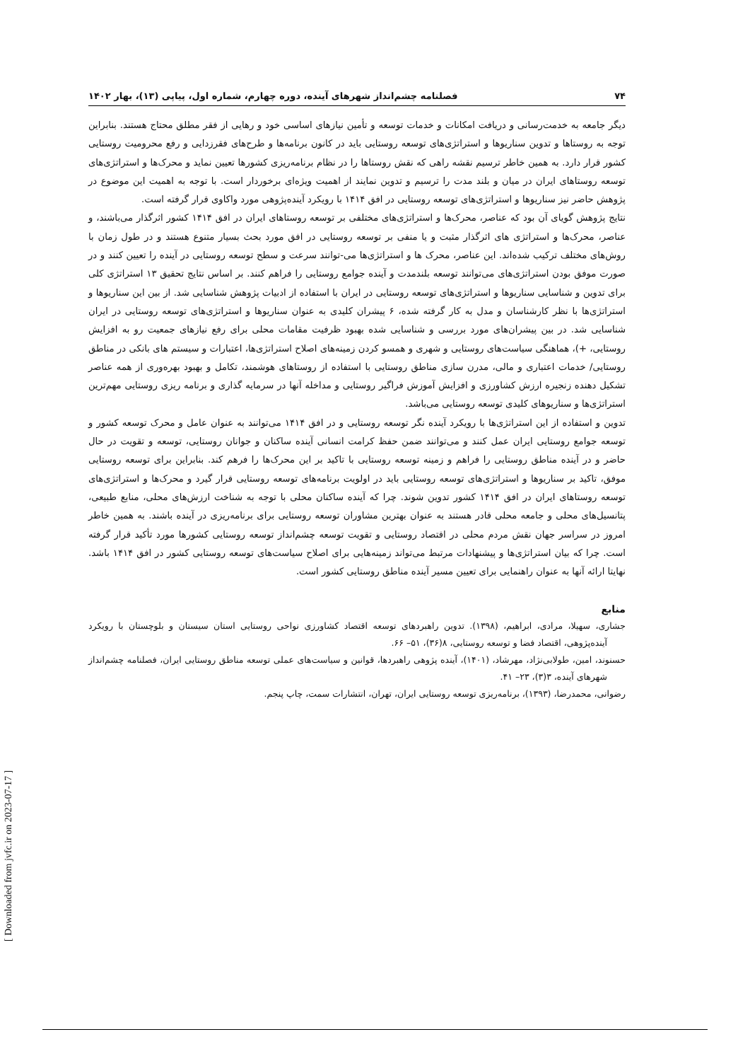[ Downloaded from jvfc.ir on 2023-07-17 ]
۷۴ فصلنامه چشم‌انداز شهرهای آینده، دوره چهارم، شماره اول، پیاپی (۱۳)، بهار ۱۴۰۲
دیگر جامعه به خدمت‌رسانی و دریافت امکانات و خدمات توسعه و تأمین نیازهای اساسی خود و رهایی از فقر مطلق محتاج هستند. بنابراین توجه به روستاها و تدوین سناریوها و استراتژی‌های توسعه روستایی باید در کانون برنامه‌ها و طرح‌های فقرزدایی و رفع محرومیت روستایی کشور قرار دارد. به همین خاطر ترسیم نقشه راهی که نقش روستاها را در نظام برنامه‌ریزی کشورها تعیین نماید و محرک‌ها و استراتژی‌های توسعه روستاهای ایران در میان و بلند مدت را ترسیم و تدوین نمایند از اهمیت ویژه‌ای برخوردار است. با توجه به اهمیت این موضوع در پژوهش حاضر نیز سناریوها و استراتژی‌های توسعه روستایی در افق ۱۴۱۴ با رویکرد آینده‌پژوهی مورد واکاوی قرار گرفته است.
نتایج پژوهش گویای آن بود که عناصر، محرک‌ها و استراتژی‌های مختلفی بر توسعه روستاهای ایران در افق ۱۴۱۴ کشور اثرگذار می‌باشند، و عناصر، محرک‌ها و استراتژی های اثرگذار مثبت و یا منفی بر توسعه روستایی در افق مورد بحث بسیار متنوع هستند و در طول زمان با روش‌های مختلف ترکیب شده‌اند. این عناصر، محرک ها و استراتژی‌ها می-توانند سرعت و سطح توسعه روستایی در آینده را تعیین کنند و در صورت موفق بودن استراتژی‌های می‌توانند توسعه بلندمدت و آینده جوامع روستایی را فراهم کنند. بر اساس نتایج تحقیق ۱۳ استراتژی کلی برای تدوین و شناسایی سناریوها و استراتژی‌های توسعه روستایی در ایران با استفاده از ادبیات پژوهش شناسایی شد. از بین این سناریوها و استراتژی‌ها با نظر کارشناسان و مدل به کار گرفته شده، ۶ پیشران کلیدی به عنوان سناریوها و استراتژی‌های توسعه روستایی در ایران شناسایی شد. در بین پیشران‌های مورد بررسی و شناسایی شده بهبود ظرفیت مقامات محلی برای رفع نیازهای جمعیت رو به افزایش روستایی، +)، هماهنگی سیاست‌های روستایی و شهری و همسو کردن زمینه‌های اصلاح استراتژی‌ها، اعتبارات و سیستم های بانکی در مناطق روستایی/ خدمات اعتباری و مالی، مدرن سازی مناطق روستایی با استفاده از روستاهای هوشمند، تکامل و بهبود بهره‌وری از همه عناصر تشکیل دهنده زنجیره ارزش کشاورزی و افزایش آموزش فراگیر روستایی و مداخله آنها در سرمایه گذاری و برنامه ریزی روستایی مهم‌ترین استراتژی‌ها و سناریوهای کلیدی توسعه روستایی می‌باشد.
تدوین و استفاده از این استراتژی‌ها با رویکرد آینده نگر توسعه روستایی و در افق ۱۴۱۴ می‌توانند به عنوان عامل و محرک توسعه کشور و توسعه جوامع روستایی ایران عمل کنند و می‌توانند ضمن حفظ کرامت انسانی آینده ساکنان و جوانان روستایی، توسعه و تقویت در حال حاضر و در آینده مناطق روستایی را فراهم و زمینه توسعه روستایی با تاکید بر این محرک‌ها را فرهم کند. بنابراین برای توسعه روستایی موفق، تاکید بر سناریوها و استراتژی‌های توسعه روستایی باید در اولویت برنامه‌های توسعه روستایی قرار گیرد و محرک‌ها و استراتژی‌های توسعه روستاهای ایران در افق ۱۴۱۴ کشور تدوین شوند. چرا که آینده ساکنان محلی با توجه به شناخت ارزش‌های محلی، منابع طبیعی، پتانسیل‌های محلی و جامعه محلی قادر هستند به عنوان بهترین مشاوران توسعه روستایی برای برنامه‌ریزی در آینده باشند. به همین خاطر امروز در سراسر جهان نقش مردم محلی در اقتصاد روستایی و تقویت توسعه چشم‌انداز توسعه روستایی کشورها مورد تأکید قرار گرفته است. چرا که بیان استراتژی‌ها و پیشنهادات مرتبط می‌تواند زمینه‌هایی برای اصلاح سیاست‌های توسعه روستایی کشور در افق ۱۴۱۴ باشد. نهایتا ارائه آنها به عنوان راهنمایی برای تعیین مسیر آینده مناطق روستایی کشور است.
منابع
جشاری، سهیلا، مرادی، ابراهیم، (۱۳۹۸). تدوین راهبردهای توسعه اقتصاد کشاورزی نواحی روستایی استان سیستان و بلوچستان با رویکرد آینده‌پژوهی، اقتصاد فضا و توسعه روستایی، ۸(۳۶)، ۵۱– ۶۶.
حسنوند، امین، طولابی‌نژاد، مهرشاد، (۱۴۰۱)، آینده پژوهی راهبردها، قوانین و سیاست‌های عملی توسعه مناطق روستایی ایران، فصلنامه چشم‌انداز شهرهای آینده، ۳(۳)، ۲۳– ۴۱.
رضوانی، محمدرضا، (۱۳۹۳)، برنامه‌ریزی توسعه روستایی ایران، تهران، انتشارات سمت، چاپ پنجم.